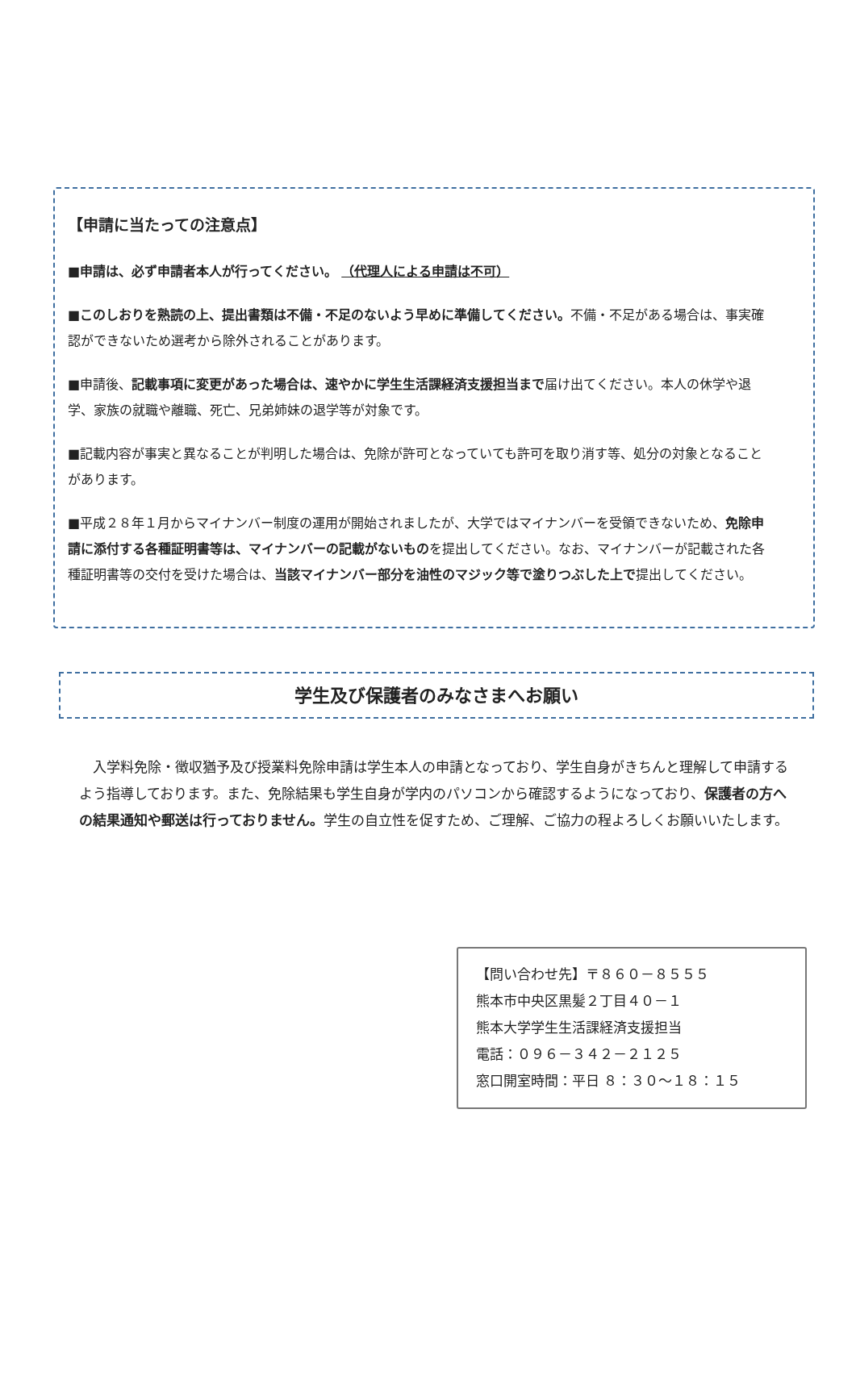【申請に当たっての注意点】
■申請は、必ず申請者本人が行ってください。 （代理人による申請は不可）
■このしおりを熟読の上、提出書類は不備・不足のないよう早めに準備してください。不備・不足がある場合は、事実確認ができないため選考から除外されることがあります。
■申請後、記載事項に変更があった場合は、速やかに学生生活課経済支援担当まで届け出てください。本人の休学や退学、家族の就職や離職、死亡、兄弟姉妹の退学等が対象です。
■記載内容が事実と異なることが判明した場合は、免除が許可となっていても許可を取り消す等、処分の対象となることがあります。
■平成２８年１月からマイナンバー制度の運用が開始されましたが、大学ではマイナンバーを受領できないため、免除申請に添付する各種証明書等は、マイナンバーの記載がないものを提出してください。なお、マイナンバーが記載された各種証明書等の交付を受けた場合は、当該マイナンバー部分を油性のマジック等で塗りつぶした上で提出してください。
学生及び保護者のみなさまへお願い
　入学料免除・徴収猶予及び授業料免除申請は学生本人の申請となっており、学生自身がきちんと理解して申請するよう指導しております。また、免除結果も学生自身が学内のパソコンから確認するようになっており、保護者の方への結果通知や郵送は行っておりません。学生の自立性を促すため、ご理解、ご協力の程よろしくお願いいたします。
【問い合わせ先】〒８６０－８５５５
熊本市中央区黒髪２丁目４０－１
熊本大学学生生活課経済支援担当
電話：０９６－３４２－２１２５
窓口開室時間：平日 ８：３０～１８：１５